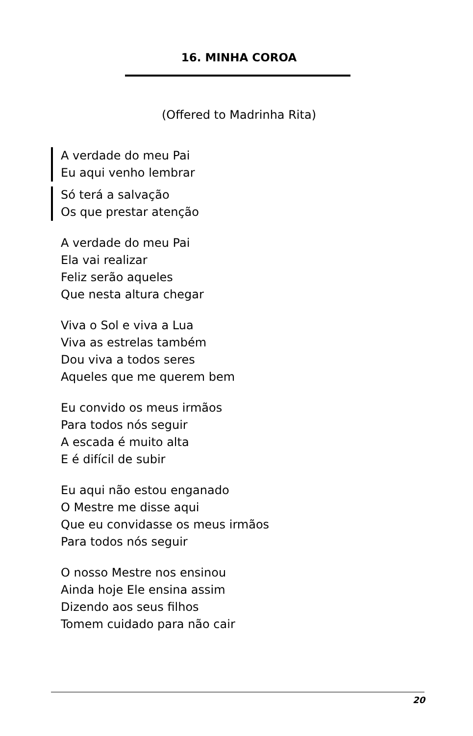16. MINHA COROA
(Offered to Madrinha Rita)
A verdade do meu Pai
Eu aqui venho lembrar
Só terá a salvação
Os que prestar atenção
A verdade do meu Pai
Ela vai realizar
Feliz serão aqueles
Que nesta altura chegar
Viva o Sol e viva a Lua
Viva as estrelas também
Dou viva a todos seres
Aqueles que me querem bem
Eu convido os meus irmãos
Para todos nós seguir
A escada é muito alta
E é difícil de subir
Eu aqui não estou enganado
O Mestre me disse aqui
Que eu convidasse os meus irmãos
Para todos nós seguir
O nosso Mestre nos ensinou
Ainda hoje Ele ensina assim
Dizendo aos seus filhos
Tomem cuidado para não cair
20